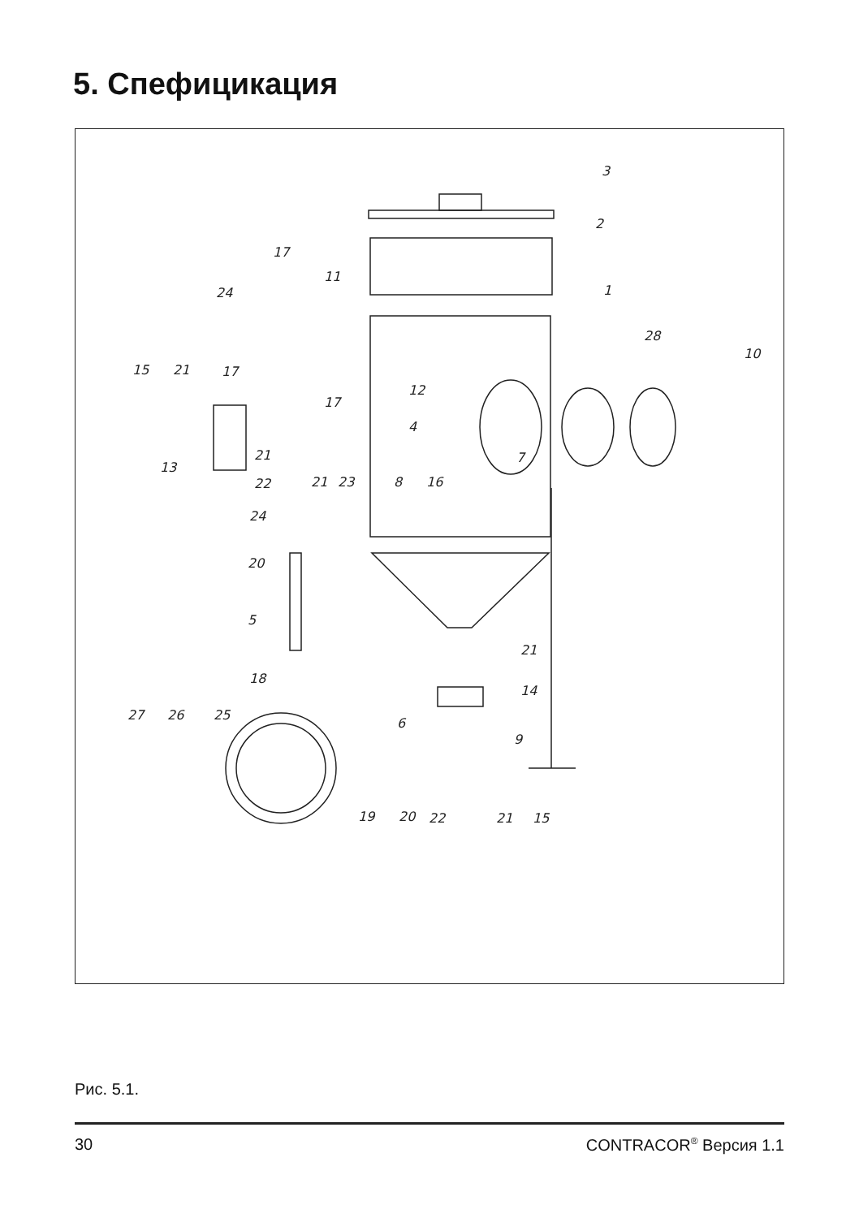5. Спефицикация
3
2
1
28
10
17
11
24
15
21
17
17
12
4
7
13
21
22
21
23
8
16
24
20
5
21
14
18
9
6
27
26
25
19
20
22
21
15
Рис. 5.1.
30 CONTRACOR<sup>®</sup> Версия 1.1